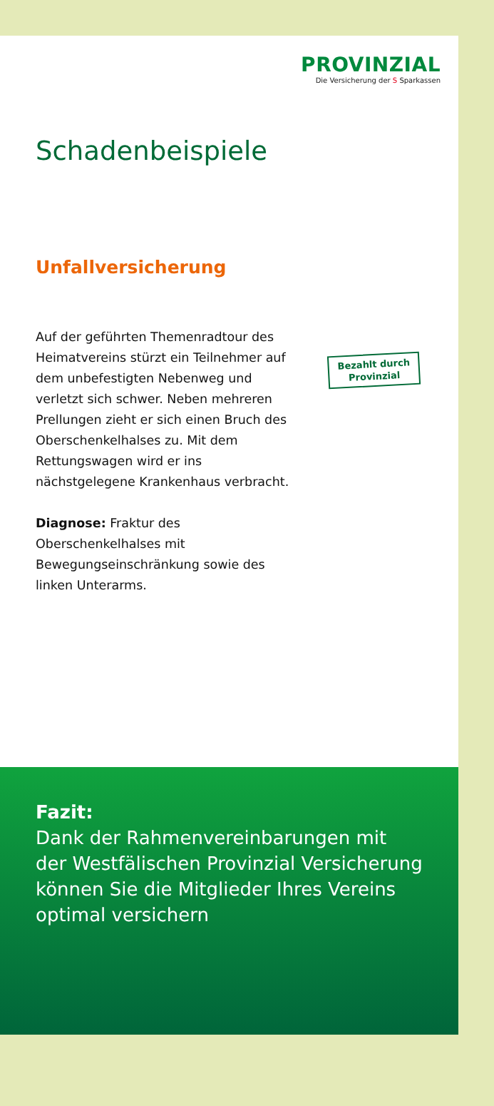PROVINZIAL
Die Versicherung der S Sparkassen
Schadenbeispiele
Unfallversicherung
Auf der geführten Themenradtour des Heimatvereins stürzt ein Teilnehmer auf dem unbefestigten Nebenweg und verletzt sich schwer. Neben mehreren Prellungen zieht er sich einen Bruch des Oberschenkelhalses zu. Mit dem Rettungswagen wird er ins nächstgelegene Krankenhaus verbracht.
Diagnose: Fraktur des Oberschenkelhalses mit Bewegungseinschränkung sowie des linken Unterarms.
Bezahlt durch
Provinzial
Fazit:
Dank der Rahmenvereinbarungen mit der Westfälischen Provinzial Versicherung können Sie die Mitglieder Ihres Vereins optimal versichern